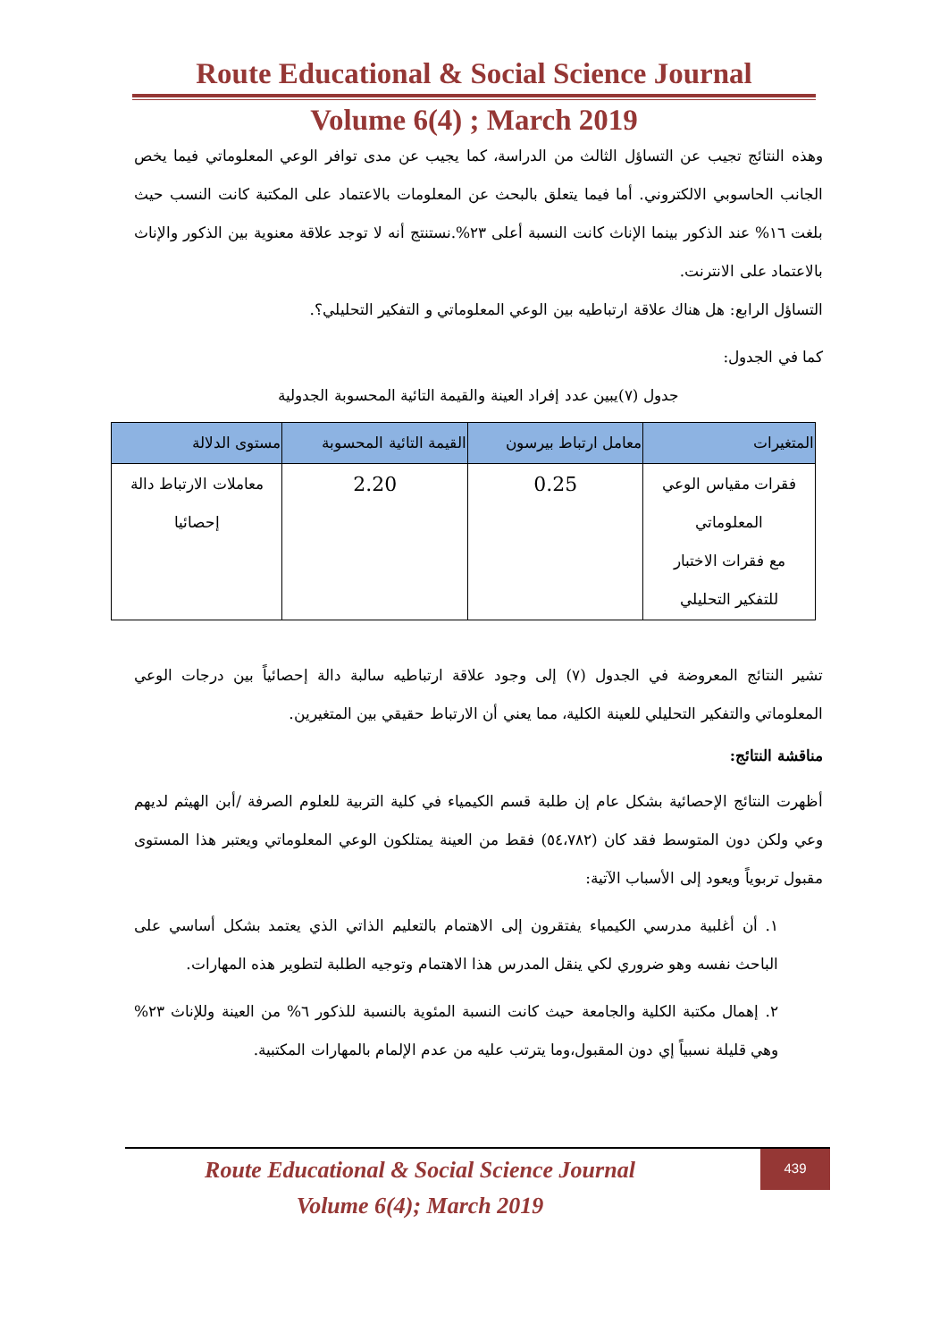Route Educational & Social Science Journal
Volume 6(4) ; March 2019
وهذه النتائج تجيب عن التساؤل الثالث من الدراسة، كما يجيب عن مدى توافر الوعي المعلوماتي فيما يخص الجانب الحاسوبي الالكتروني. أما فيما يتعلق بالبحث عن المعلومات بالاعتماد على المكتبة كانت النسب حيث بلغت ١٦% عند الذكور بينما الإناث كانت النسبة أعلى ٢٣%.نستنتج أنه لا توجد علاقة معنوية بين الذكور والإناث بالاعتماد على الانترنت.
التساؤل الرابع: هل هناك علاقة ارتباطيه بين الوعي المعلوماتي و التفكير التحليلي؟.
كما في الجدول:
جدول (٧)يبين عدد إفراد العينة والقيمة التائية المحسوبة الجدولية
| المتغيرات | معامل ارتباط بيرسون | القيمة التائية المحسوبة | مستوى الدلالة |
| --- | --- | --- | --- |
| فقرات مقياس الوعي المعلوماتي مع فقرات الاختبار للتفكير التحليلي | 0.25 | 2.20 | معاملات الارتباط دالة إحصائيا |
تشير النتائج المعروضة في الجدول (٧) إلى وجود علاقة ارتباطيه سالبة دالة إحصائياً بين درجات الوعي المعلوماتي والتفكير التحليلي للعينة الكلية، مما يعني أن الارتباط حقيقي بين المتغيرين.
مناقشة النتائج:
أظهرت النتائج الإحصائية بشكل عام إن طلبة قسم الكيمياء في كلية التربية للعلوم الصرفة /أبن الهيثم لديهم وعي ولكن دون المتوسط فقد كان (٥٤،٧٨٢) فقط من العينة يمتلكون الوعي المعلوماتي ويعتبر هذا المستوى مقبول تربوياً ويعود إلى الأسباب الآتية:
١. أن أغلبية مدرسي الكيمياء يفتقرون إلى الاهتمام بالتعليم الذاتي الذي يعتمد بشكل أساسي على الباحث نفسه وهو ضروري لكي ينقل المدرس هذا الاهتمام وتوجيه الطلبة لتطوير هذه المهارات.
٢. إهمال مكتبة الكلية والجامعة حيث كانت النسبة المئوية بالنسبة للذكور ٦% من العينة وللإناث ٢٣% وهي قليلة نسبياً إي دون المقبول،وما يترتب عليه من عدم الإلمام بالمهارات المكتبية.
Route Educational & Social Science Journal
Volume 6(4); March 2019
439